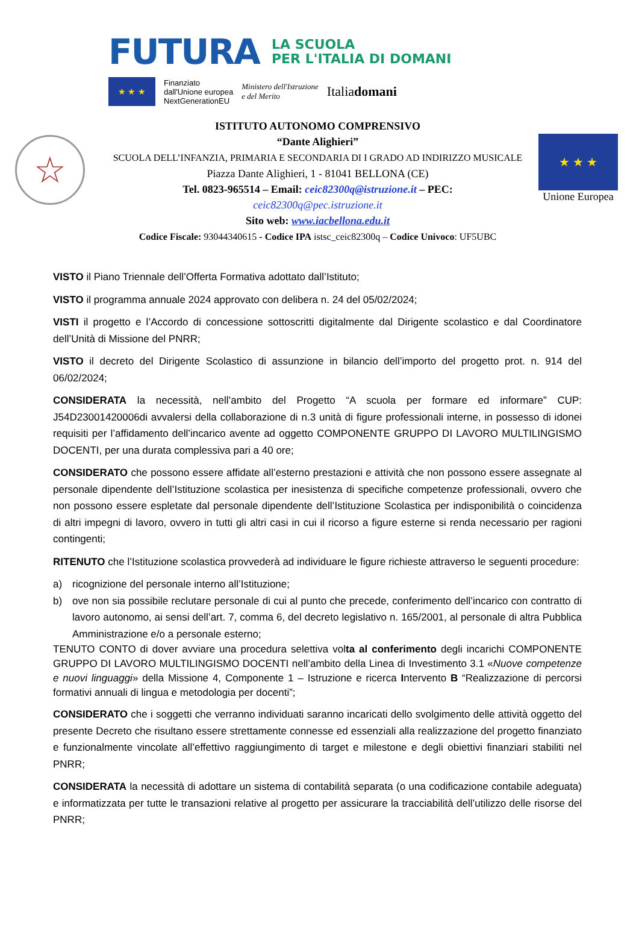FUTURA LA SCUOLA
PER L'ITALIA DI DOMANI
★ ★ ★
Finanziato
dall'Unione europea
NextGenerationEU Ministero dell'Istruzione
e del Merito Italiadomani
☆
ISTITUTO AUTONOMO COMPRENSIVO
“Dante Alighieri”
SCUOLA DELL’INFANZIA, PRIMARIA E SECONDARIA DI I GRADO AD INDIRIZZO MUSICALE
Piazza Dante Alighieri, 1 - 81041 BELLONA (CE)
Tel. 0823-965514 – Email: ceic82300q@istruzione.it – PEC:
ceic82300q@pec.istruzione.it
Sito web: www.iacbellona.edu.it
Codice Fiscale: 93044340615 - Codice IPA istsc_ceic82300q – Codice Univoco: UF5UBC
★ ★ ★
Unione Europea
VISTO il Piano Triennale dell’Offerta Formativa adottato dall’Istituto;
VISTO il programma annuale 2024 approvato con delibera n. 24 del 05/02/2024;
VISTI il progetto e l’Accordo di concessione sottoscritti digitalmente dal Dirigente scolastico e dal Coordinatore dell’Unità di Missione del PNRR;
VISTO il decreto del Dirigente Scolastico di assunzione in bilancio dell’importo del progetto prot. n. 914 del 06/02/2024;
CONSIDERATA la necessità, nell’ambito del Progetto “A scuola per formare ed informare” CUP: J54D23001420006di avvalersi della collaborazione di n.3 unità di figure professionali interne, in possesso di idonei requisiti per l’affidamento dell’incarico avente ad oggetto COMPONENTE GRUPPO DI LAVORO MULTILINGISMO DOCENTI, per una durata complessiva pari a 40 ore;
CONSIDERATO che possono essere affidate all’esterno prestazioni e attività che non possono essere assegnate al personale dipendente dell’Istituzione scolastica per inesistenza di specifiche competenze professionali, ovvero che non possono essere espletate dal personale dipendente dell’Istituzione Scolastica per indisponibilità o coincidenza di altri impegni di lavoro, ovvero in tutti gli altri casi in cui il ricorso a figure esterne si renda necessario per ragioni contingenti;
RITENUTO che l’Istituzione scolastica provvederà ad individuare le figure richieste attraverso le seguenti procedure:
a) ricognizione del personale interno all’Istituzione;
b) ove non sia possibile reclutare personale di cui al punto che precede, conferimento dell’incarico con contratto di lavoro autonomo, ai sensi dell’art. 7, comma 6, del decreto legislativo n. 165/2001, al personale di altra Pubblica Amministrazione e/o a personale esterno;
TENUTO CONTO di dover avviare una procedura selettiva volta al conferimento degli incarichi COMPONENTE GRUPPO DI LAVORO MULTILINGISMO DOCENTI nell’ambito della Linea di Investimento 3.1 «Nuove competenze e nuovi linguaggi» della Missione 4, Componente 1 – Istruzione e ricerca Intervento B “Realizzazione di percorsi formativi annuali di lingua e metodologia per docenti”;
CONSIDERATO che i soggetti che verranno individuati saranno incaricati dello svolgimento delle attività oggetto del presente Decreto che risultano essere strettamente connesse ed essenziali alla realizzazione del progetto finanziato e funzionalmente vincolate all’effettivo raggiungimento di target e milestone e degli obiettivi finanziari stabiliti nel PNRR;
CONSIDERATA la necessità di adottare un sistema di contabilità separata (o una codificazione contabile adeguata) e informatizzata per tutte le transazioni relative al progetto per assicurare la tracciabilità dell’utilizzo delle risorse del PNRR;